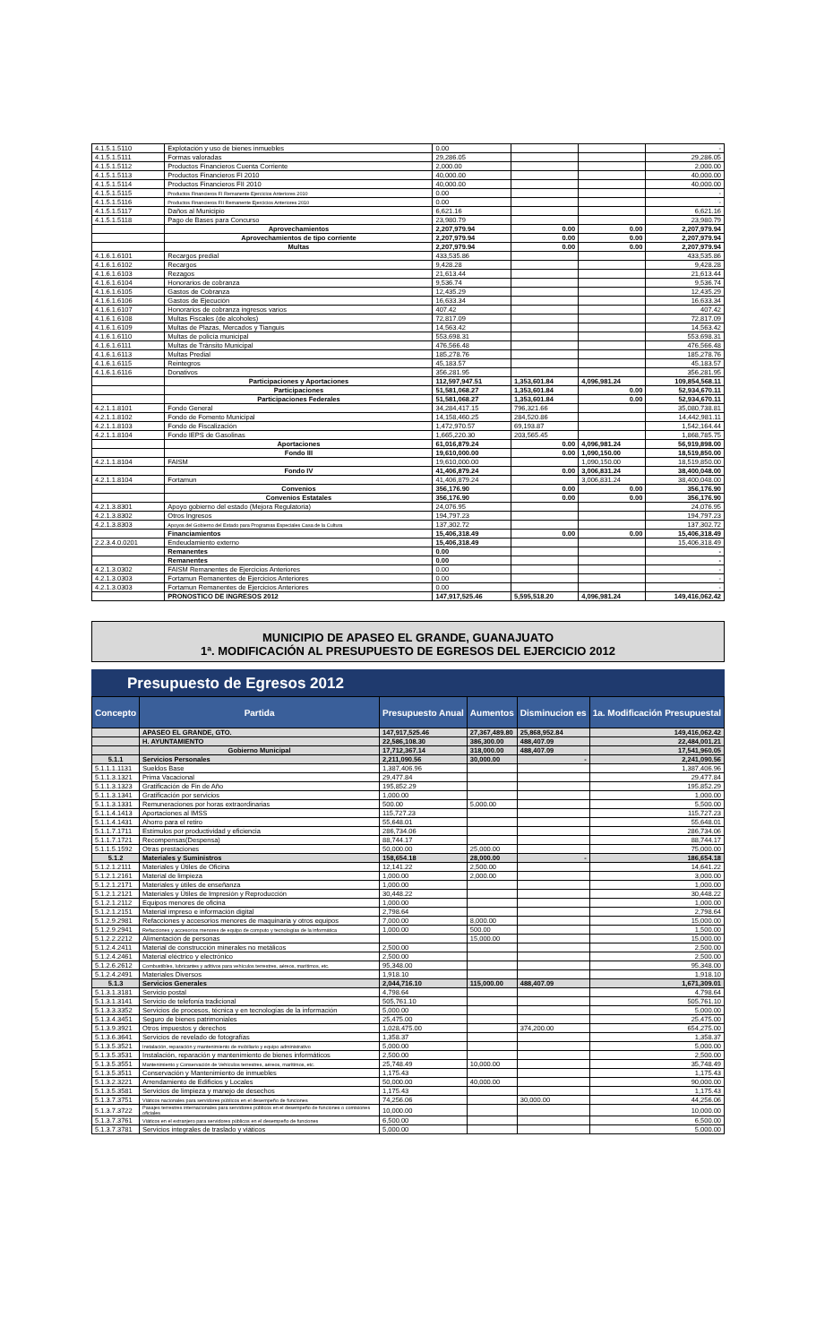| 4.1.5.1.5110 | Explotación y uso de bienes inmuebles | 0.00 | | | - |
| 4.1.5.1.5111 | Formas valoradas | 29,286.05 | | | 29,286.05 |
| 4.1.5.1.5112 | Productos Financieros Cuenta Corriente | 2,000.00 | | | 2,000.00 |
| 4.1.5.1.5113 | Productos Financieros FI 2010 | 40,000.00 | | | 40,000.00 |
| 4.1.5.1.5114 | Productos Financieros FII 2010 | 40,000.00 | | | 40,000.00 |
| 4.1.5.1.5115 | Productos Financieros FI Remanente Ejercicios Anteriores 2010 | 0.00 | | | - |
| 4.1.5.1.5116 | Productos Financieros FII Remanente Ejercicios Anteriores 2010 | 0.00 | | | - |
| 4.1.5.1.5117 | Daños al Municipio | 6,621.16 | | | 6,621.16 |
| 4.1.5.1.5118 | Pago de Bases para Concurso | 23,980.79 | | | 23,980.79 |
| | Aprovechamientos | 2,207,979.94 | 0.00 | 0.00 | 2,207,979.94 |
| | Aprovechamientos de tipo corriente | 2,207,979.94 | 0.00 | 0.00 | 2,207,979.94 |
| | Multas | 2,207,979.94 | 0.00 | 0.00 | 2,207,979.94 |
| 4.1.6.1.6101 | Recargos predial | 433,535.86 | | | 433,535.86 |
| 4.1.6.1.6102 | Recargos | 9,428.28 | | | 9,428.28 |
| 4.1.6.1.6103 | Rezagos | 21,613.44 | | | 21,613.44 |
| 4.1.6.1.6104 | Honorarios de cobranza | 9,536.74 | | | 9,536.74 |
| 4.1.6.1.6105 | Gastos de Cobranza | 12,435.29 | | | 12,435.29 |
| 4.1.6.1.6106 | Gastos de Ejecución | 16,633.34 | | | 16,633.34 |
| 4.1.6.1.6107 | Honorarios de cobranza ingresos varios | 407.42 | | | 407.42 |
| 4.1.6.1.6108 | Multas Fiscales (de alcoholes) | 72,817.09 | | | 72,817.09 |
| 4.1.6.1.6109 | Multas de Plazas, Mercados y Tianguis | 14,563.42 | | | 14,563.42 |
| 4.1.6.1.6110 | Multas de policía municipal | 553,698.31 | | | 553,698.31 |
| 4.1.6.1.6111 | Multas de Tránsito Municipal | 476,566.48 | | | 476,566.48 |
| 4.1.6.1.6113 | Multas Predial | 185,278.76 | | | 185,278.76 |
| 4.1.6.1.6115 | Reintegros | 45,183.57 | | | 45,183.57 |
| 4.1.6.1.6116 | Donativos | 356,281.95 | | | 356,281.95 |
| | Participaciones y Aportaciones | 112,597,947.51 | 1,353,601.84 | 4,096,981.24 | 109,854,568.11 |
| | Participaciones | 51,581,068.27 | 1,353,601.84 | 0.00 | 52,934,670.11 |
| | Participaciones Federales | 51,581,068.27 | 1,353,601.84 | 0.00 | 52,934,670.11 |
| 4.2.1.1.8101 | Fondo General | 34,284,417.15 | 796,321.66 | | 35,080,738.81 |
| 4.2.1.1.8102 | Fondo de Fomento Municipal | 14,158,460.25 | 284,520.86 | | 14,442,981.11 |
| 4.2.1.1.8103 | Fondo de Fiscalización | 1,472,970.57 | 69,193.87 | | 1,542,164.44 |
| 4.2.1.1.8104 | Fondo IEPS de Gasolinas | 1,665,220.30 | 203,565.45 | | 1,868,785.75 |
| | Aportaciones | 61,016,879.24 | 0.00 | 4,096,981.24 | 56,919,898.00 |
| | Fondo III | 19,610,000.00 | 0.00 | 1,090,150.00 | 18,519,850.00 |
| 4.2.1.1.8104 | FAISM | 19,610,000.00 | | 1,090,150.00 | 18,519,850.00 |
| | Fondo IV | 41,406,879.24 | 0.00 | 3,006,831.24 | 38,400,048.00 |
| 4.2.1.1.8104 | Fortamun | 41,406,879.24 | | 3,006,831.24 | 38,400,048.00 |
| | Convenios | 356,176.90 | 0.00 | 0.00 | 356,176.90 |
| | Convenios Estatales | 356,176.90 | 0.00 | 0.00 | 356,176.90 |
| 4.2.1.3.8301 | Apoyo gobierno del estado (Mejora Regulatoria) | 24,076.95 | | | 24,076.95 |
| 4.2.1.3.8302 | Otros Ingresos | 194,797.23 | | | 194,797.23 |
| 4.2.1.3.8303 | Apoyos del Gobierno del Estado para Programas Especiales Casa de la Cultura | 137,302.72 | | | 137,302.72 |
| | Financiamientos | 15,406,318.49 | 0.00 | 0.00 | 15,406,318.49 |
| 2.2.3.4.0.0201 | Endeudamiento externo | 15,406,318.49 | | | 15,406,318.49 |
| | Remanentes | 0.00 | | | - |
| | Remanentes | 0.00 | | | - |
| 4.2.1.3.0302 | FAISM Remanentes de Ejercicios Anteriores | 0.00 | | | - |
| 4.2.1.3.0303 | Fortamun Remanentes de Ejercicios Anteriores | 0.00 | | | - |
| 4.2.1.3.0303 | Fortamun Remanentes de Ejercicios Anteriores | 0.00 | | | - |
| | PRONOSTICO DE INGRESOS 2012 | 147,917,525.46 | 5,595,518.20 | 4,096,981.24 | 149,416,062.42 |
MUNICIPIO DE APASEO EL GRANDE, GUANAJUATO
1ª. MODIFICACIÓN AL PRESUPUESTO DE EGRESOS DEL EJERCICIO 2012
Presupuesto de Egresos 2012
| Concepto | Partida | Presupuesto Anual | Aumentos | Disminucion es | 1a. Modificación Presupuestal |
| --- | --- | --- | --- | --- | --- |
| | APASEO EL GRANDE, GTO. | 147,917,525.46 | 27,367,489.80 | 25,868,952.84 | 149,416,062.42 |
| | H. AYUNTAMIENTO | 22,586,108.30 | 386,300.00 | 488,407.09 | 22,484,001.21 |
| | Gobierno Municipal | 17,712,367.14 | 318,000.00 | 488,407.09 | 17,541,960.05 |
| 5.1.1 | Servicios Personales | 2,211,090.56 | 30,000.00 | - | 2,241,090.56 |
| 5.1.1.1.1131 | Sueldos Base | 1,387,406.96 | | | 1,387,406.96 |
| 5.1.1.3.1321 | Prima Vacacional | 29,477.84 | | | 29,477.84 |
| 5.1.1.3.1323 | Gratificación de Fin de Año | 195,852.29 | | | 195,852.29 |
| 5.1.1.3.1341 | Gratificación por servicios | 1,000.00 | | | 1,000.00 |
| 5.1.1.3.1331 | Remuneraciones por horas extraordinarias | 500.00 | 5,000.00 | | 5,500.00 |
| 5.1.1.4.1413 | Aportaciones al IMSS | 115,727.23 | | | 115,727.23 |
| 5.1.1.4.1431 | Ahorro para el retiro | 55,648.01 | | | 55,648.01 |
| 5.1.1.7.1711 | Estímulos por productividad y eficiencia | 286,734.06 | | | 286,734.06 |
| 5.1.1.7.1721 | Recompensas(Despensa) | 88,744.17 | | | 88,744.17 |
| 5.1.1.5.1592 | Otras prestaciones | 50,000.00 | 25,000.00 | | 75,000.00 |
| 5.1.2 | Materiales y Suministros | 158,654.18 | 28,000.00 | - | 186,654.18 |
| 5.1.2.1.2111 | Materiales y Útiles de Oficina | 12,141.22 | 2,500.00 | | 14,641.22 |
| 5.1.2.1.2161 | Material de limpieza | 1,000.00 | 2,000.00 | | 3,000.00 |
| 5.1.2.1.2171 | Materiales y útiles de enseñanza | 1,000.00 | | | 1,000.00 |
| 5.1.2.1.2121 | Materiales y Útiles de Impresión y Reproducción | 30,448.22 | | | 30,448.22 |
| 5.1.2.1.2112 | Equipos menores de oficina | 1,000.00 | | | 1,000.00 |
| 5.1.2.1.2151 | Material impreso e información digital | 2,798.64 | | | 2,798.64 |
| 5.1.2.9.2981 | Refacciones y accesorios menores de maquinaria y otros equipos | 7,000.00 | 8,000.00 | | 15,000.00 |
| 5.1.2.9.2941 | Refacciones y accesorios menores de equipo de computo y tecnologías de la informática | 1,000.00 | 500.00 | | 1,500.00 |
| 5.1.2.2.2212 | Alimentación de personas | | 15,000.00 | | 15,000.00 |
| 5.1.2.4.2411 | Material de construcción minerales no metálicos | 2,500.00 | | | 2,500.00 |
| 5.1.2.4.2461 | Material eléctrico y electrónico | 2,500.00 | | | 2,500.00 |
| 5.1.2.6.2612 | Combustibles, lubricantes y aditivos para vehículos terrestres, aéreos, marítimos, etc. | 95,348.00 | | | 95,348.00 |
| 5.1.2.4.2491 | Materiales Diversos | 1,918.10 | | | 1,918.10 |
| 5.1.3 | Servicios Generales | 2,044,716.10 | 115,000.00 | 488,407.09 | 1,671,309.01 |
| 5.1.3.1.3181 | Servicio postal | 4,798.64 | | | 4,798.64 |
| 5.1.3.1.3141 | Servicio de telefonía tradicional | 505,761.10 | | | 505,761.10 |
| 5.1.3.3.3352 | Servicios de procesos, técnica y en tecnologías de la información | 5,000.00 | | | 5,000.00 |
| 5.1.3.4.3451 | Seguro de bienes patrimoniales | 25,475.00 | | | 25,475.00 |
| 5.1.3.9.3921 | Otros impuestos y derechos | 1,028,475.00 | | 374,200.00 | 654,275.00 |
| 5.1.3.6.3641 | Servicios de revelado de fotografías | 1,358.37 | | | 1,358.37 |
| 5.1.3.5.3521 | Instalación, reparación y mantenimiento de mobiliario y equipo administrativo | 5,000.00 | | | 5,000.00 |
| 5.1.3.5.3531 | Instalación, reparación y mantenimiento de bienes informáticos | 2,500.00 | | | 2,500.00 |
| 5.1.3.5.3551 | Mantenimiento y Conservación de Vehículos terrestres, aéreos, marítimos, etc. | 25,748.49 | 10,000.00 | | 35,748.49 |
| 5.1.3.5.3511 | Conservación y Mantenimiento de inmuebles | 1,175.43 | | | 1,175.43 |
| 5.1.3.2.3221 | Arrendamiento de Edificios y Locales | 50,000.00 | 40,000.00 | | 90,000.00 |
| 5.1.3.5.3581 | Servicios de limpieza y manejo de desechos | 1,175.43 | | | 1,175.43 |
| 5.1.3.7.3751 | Viáticos nacionales para servidores públicos en el desempeño de funciones | 74,256.06 | | 30,000.00 | 44,256.06 |
| 5.1.3.7.3722 | Pasajes terrestres internacionales para servidores públicos en el desempeño de funciones o comisiones oficiales | 10,000.00 | | | 10,000.00 |
| 5.1.3.7.3761 | Viáticos en el extranjero para servidores públicos en el desempeño de funciones | 6,500.00 | | | 6,500.00 |
| 5.1.3.7.3781 | Servicios integrales de traslado y viáticos | 5,000.00 | | | 5,000.00 |